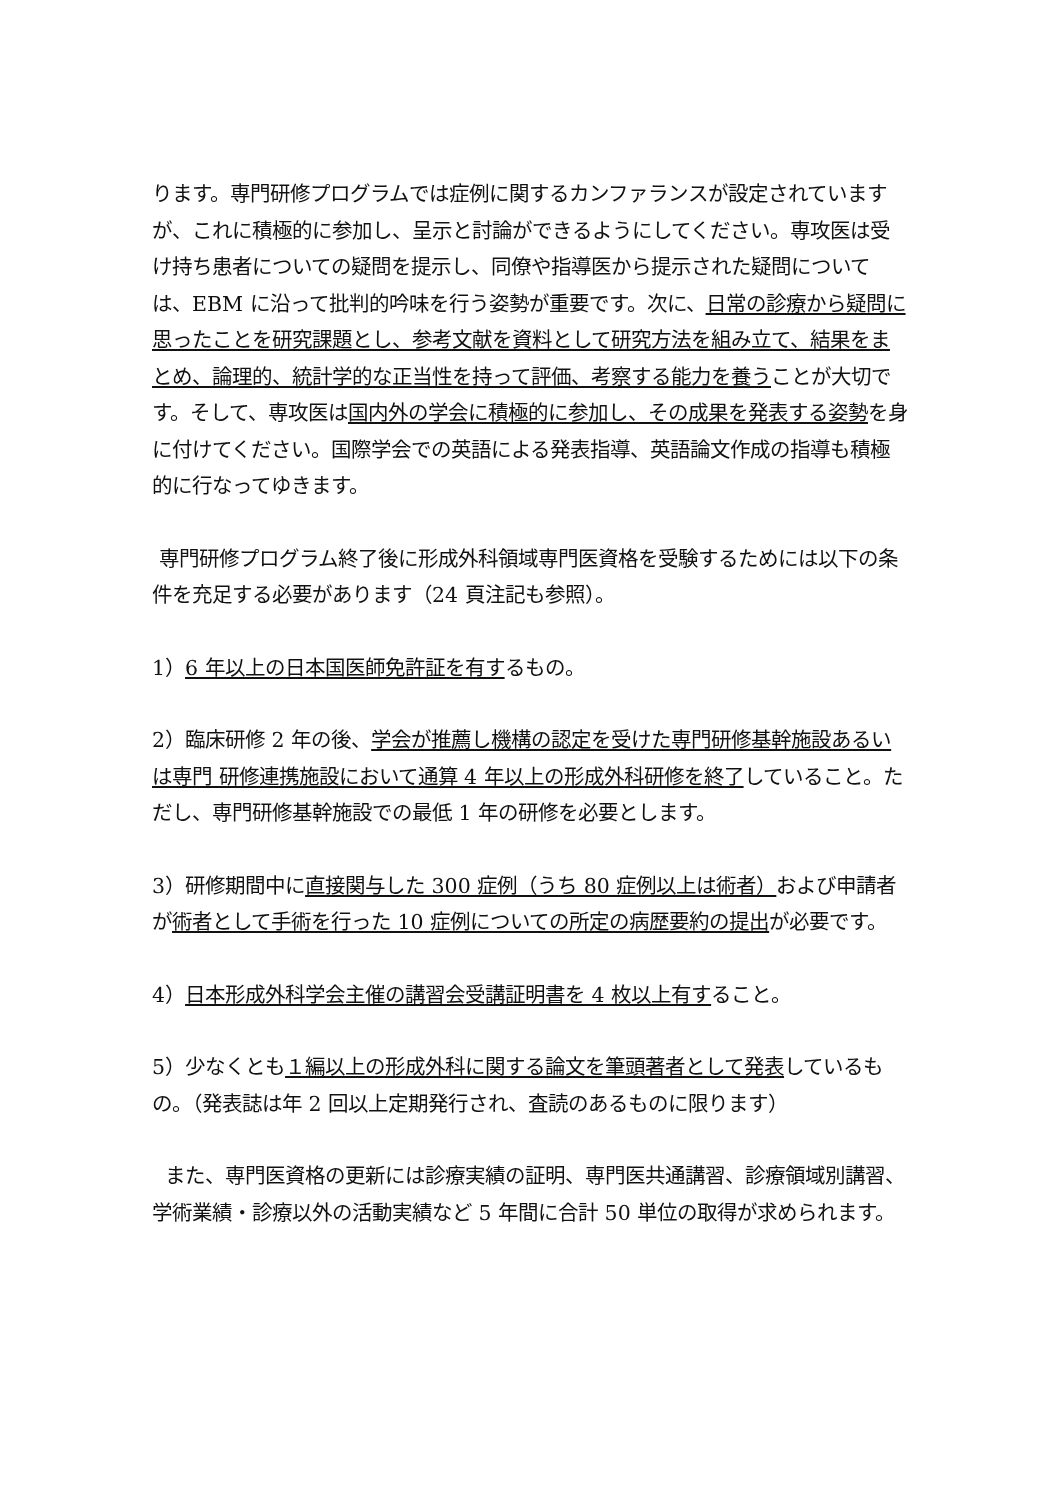ります。専門研修プログラムでは症例に関するカンファランスが設定されていますが、これに積極的に参加し、呈示と討論ができるようにしてください。専攻医は受け持ち患者についての疑問を提示し、同僚や指導医から提示された疑問については、EBM に沿って批判的吟味を行う姿勢が重要です。次に、日常の診療から疑問に思ったことを研究課題とし、参考文献を資料として研究方法を組み立て、結果をまとめ、論理的、統計学的な正当性を持って評価、考察する能力を養うことが大切です。そして、専攻医は国内外の学会に積極的に参加し、その成果を発表する姿勢を身に付けてください。国際学会での英語による発表指導、英語論文作成の指導も積極的に行なってゆきます。
専門研修プログラム終了後に形成外科領域専門医資格を受験するためには以下の条件を充足する必要があります（24 頁注記も参照）。
1）6 年以上の日本国医師免許証を有するもの。
2）臨床研修 2 年の後、学会が推薦し機構の認定を受けた専門研修基幹施設あるいは専門 研修連携施設において通算 4 年以上の形成外科研修を終了していること。ただし、専門研修基幹施設での最低 1 年の研修を必要とします。
3）研修期間中に直接関与した 300 症例（うち 80 症例以上は術者）および申請者が術者として手術を行った 10 症例についての所定の病歴要約の提出が必要です。
4）日本形成外科学会主催の講習会受講証明書を 4 枚以上有すること。
5）少なくとも１編以上の形成外科に関する論文を筆頭著者として発表しているもの。（発表誌は年 2 回以上定期発行され、査読のあるものに限ります）
また、専門医資格の更新には診療実績の証明、専門医共通講習、診療領域別講習、学術業績・診療以外の活動実績など 5 年間に合計 50 単位の取得が求められます。